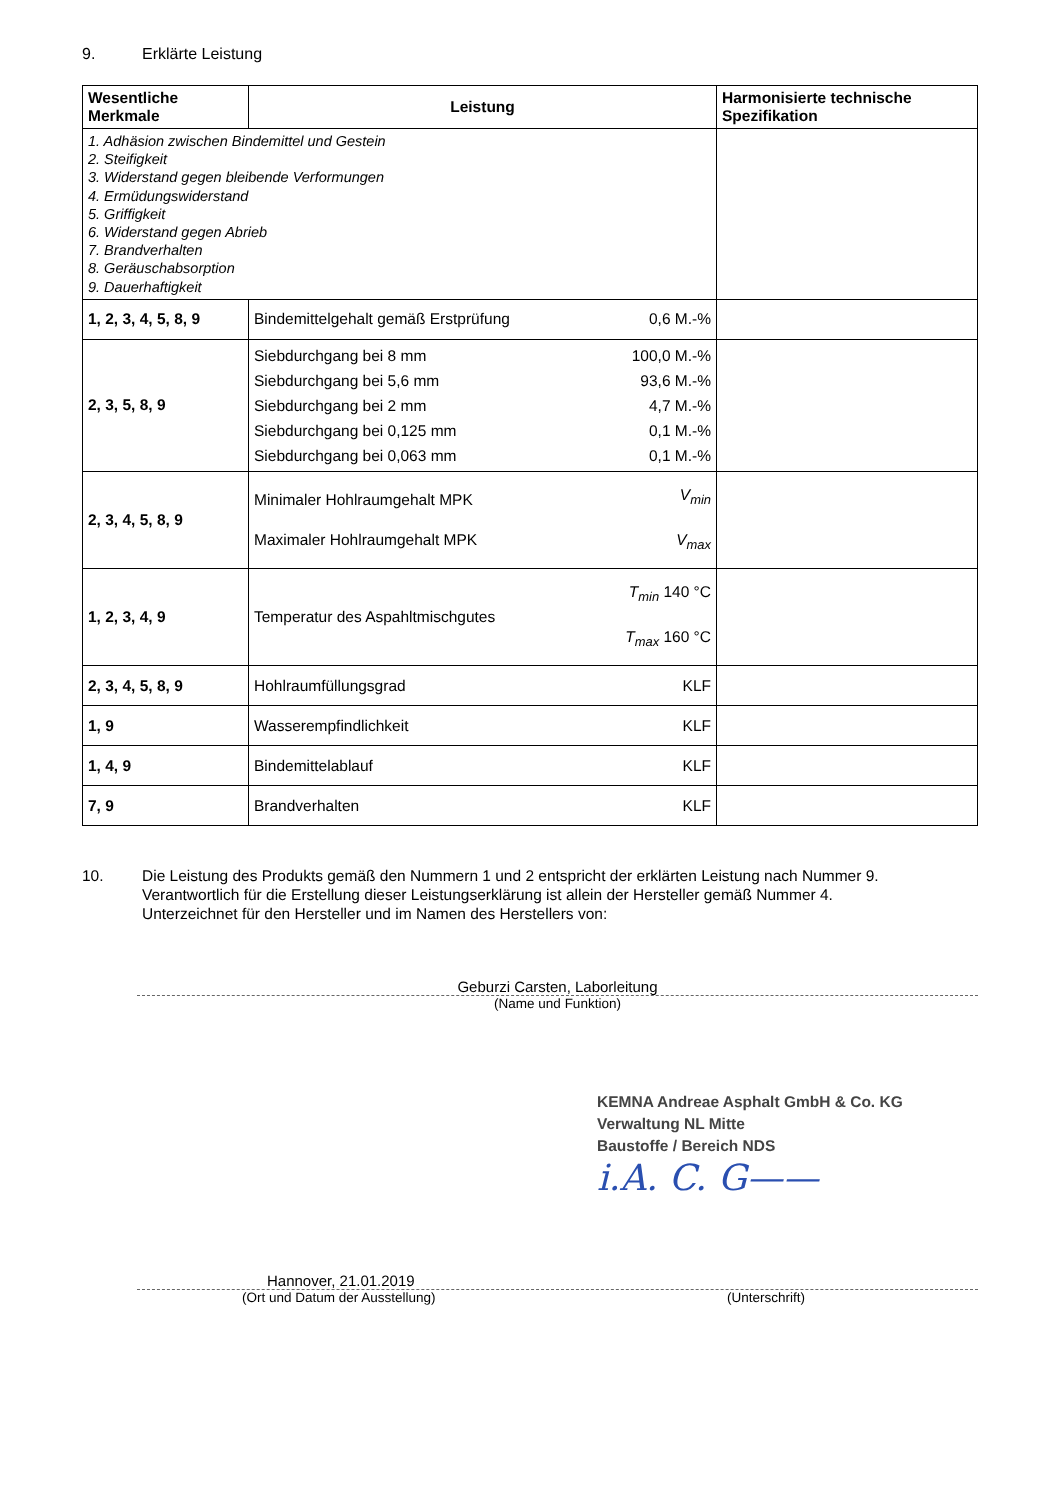9. Erklärte Leistung
| Wesentliche Merkmale | Leistung | | Harmonisierte technische Spezifikation |
| --- | --- | --- | --- |
| 1. Adhäsion zwischen Bindemittel und Gestein 2. Steifigkeit 3. Widerstand gegen bleibende Verformungen 4. Ermüdungswiderstand 5. Griffigkeit 6. Widerstand gegen Abrieb 7. Brandverhalten 8. Geräuschabsorption 9. Dauerhaftigkeit | | | |
| 1, 2, 3, 4, 5, 8, 9 | Bindemittelgehalt gemäß Erstprüfung | 0,6 M.-% | |
| 2, 3, 5, 8, 9 | Siebdurchgang bei 8 mm Siebdurchgang bei 5,6 mm Siebdurchgang bei 2 mm Siebdurchgang bei 0,125 mm Siebdurchgang bei 0,063 mm | 100,0 M.-% 93,6 M.-% 4,7 M.-% 0,1 M.-% 0,1 M.-% | |
| 2, 3, 4, 5, 8, 9 | Minimaler Hohlraumgehalt MPK Maximaler Hohlraumgehalt MPK | V<sub>min</sub> V<sub>max</sub> | |
| 1, 2, 3, 4, 9 | Temperatur des Aspahltmischgutes | T<sub>min</sub> 140 °C T<sub>max</sub> 160 °C | |
| 2, 3, 4, 5, 8, 9 | Hohlraumfüllungsgrad | KLF | |
| 1, 9 | Wasserempfindlichkeit | KLF | |
| 1, 4, 9 | Bindemittelablauf | KLF | |
| 7, 9 | Brandverhalten | KLF | |
10. Die Leistung des Produkts gemäß den Nummern 1 und 2 entspricht der erklärten Leistung nach Nummer 9.
Verantwortlich für die Erstellung dieser Leistungserklärung ist allein der Hersteller gemäß Nummer 4.
Unterzeichnet für den Hersteller und im Namen des Herstellers von:
Geburzi Carsten, Laborleitung
(Name und Funktion)
KEMNA Andreae Asphalt GmbH & Co. KG
Verwaltung NL Mitte
Baustoffe / Bereich NDS
i.A. C. G——
Hannover, 21.01.2019
(Ort und Datum der Ausstellung) (Unterschrift)